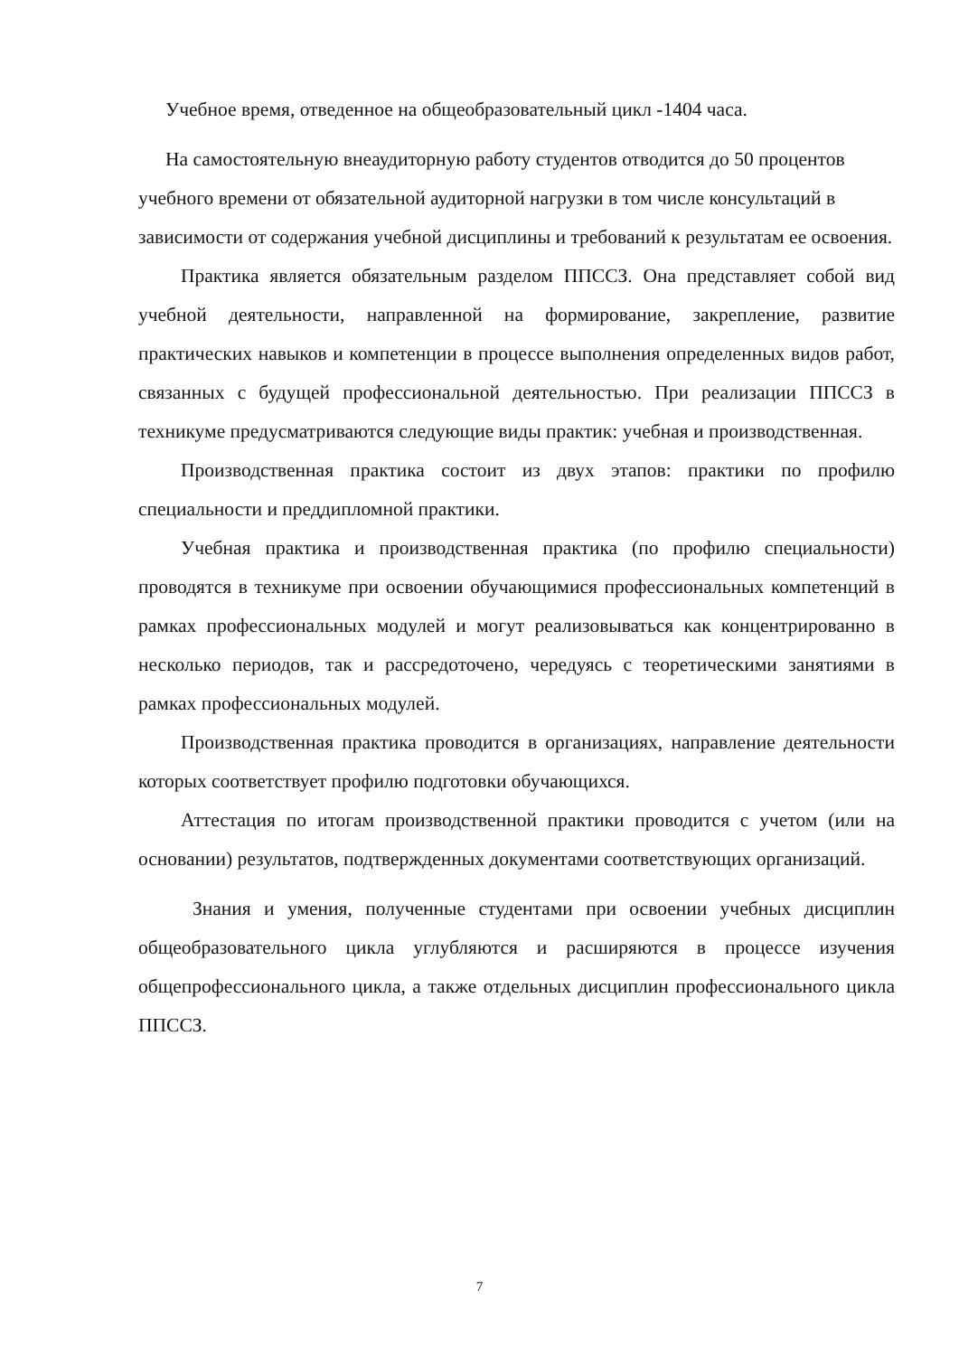Учебное время, отведенное на общеобразовательный цикл -1404 часа.
На самостоятельную внеаудиторную работу студентов отводится до 50 процентов учебного времени от обязательной аудиторной нагрузки в том числе консультаций в зависимости от содержания учебной дисциплины и требований к результатам ее освоения.
Практика является обязательным разделом ППССЗ. Она представляет собой вид учебной деятельности, направленной на формирование, закрепление, развитие практических навыков и компетенции в процессе выполнения определенных видов работ, связанных с будущей профессиональной деятельностью. При реализации ППССЗ в техникуме предусматриваются следующие виды практик: учебная и производственная.
Производственная практика состоит из двух этапов: практики по профилю специальности и преддипломной практики.
Учебная практика и производственная практика (по профилю специальности) проводятся в техникуме при освоении обучающимися профессиональных компетенций в рамках профессиональных модулей и могут реализовываться как концентрированно в несколько периодов, так и рассредоточено, чередуясь с теоретическими занятиями в рамках профессиональных модулей.
Производственная практика проводится в организациях, направление деятельности которых соответствует профилю подготовки обучающихся.
Аттестация по итогам производственной практики проводится с учетом (или на основании) результатов, подтвержденных документами соответствующих организаций.
Знания и умения, полученные студентами при освоении учебных дисциплин общеобразовательного цикла углубляются и расширяются в процессе изучения общепрофессионального цикла, а также отдельных дисциплин профессионального цикла ППССЗ.
7